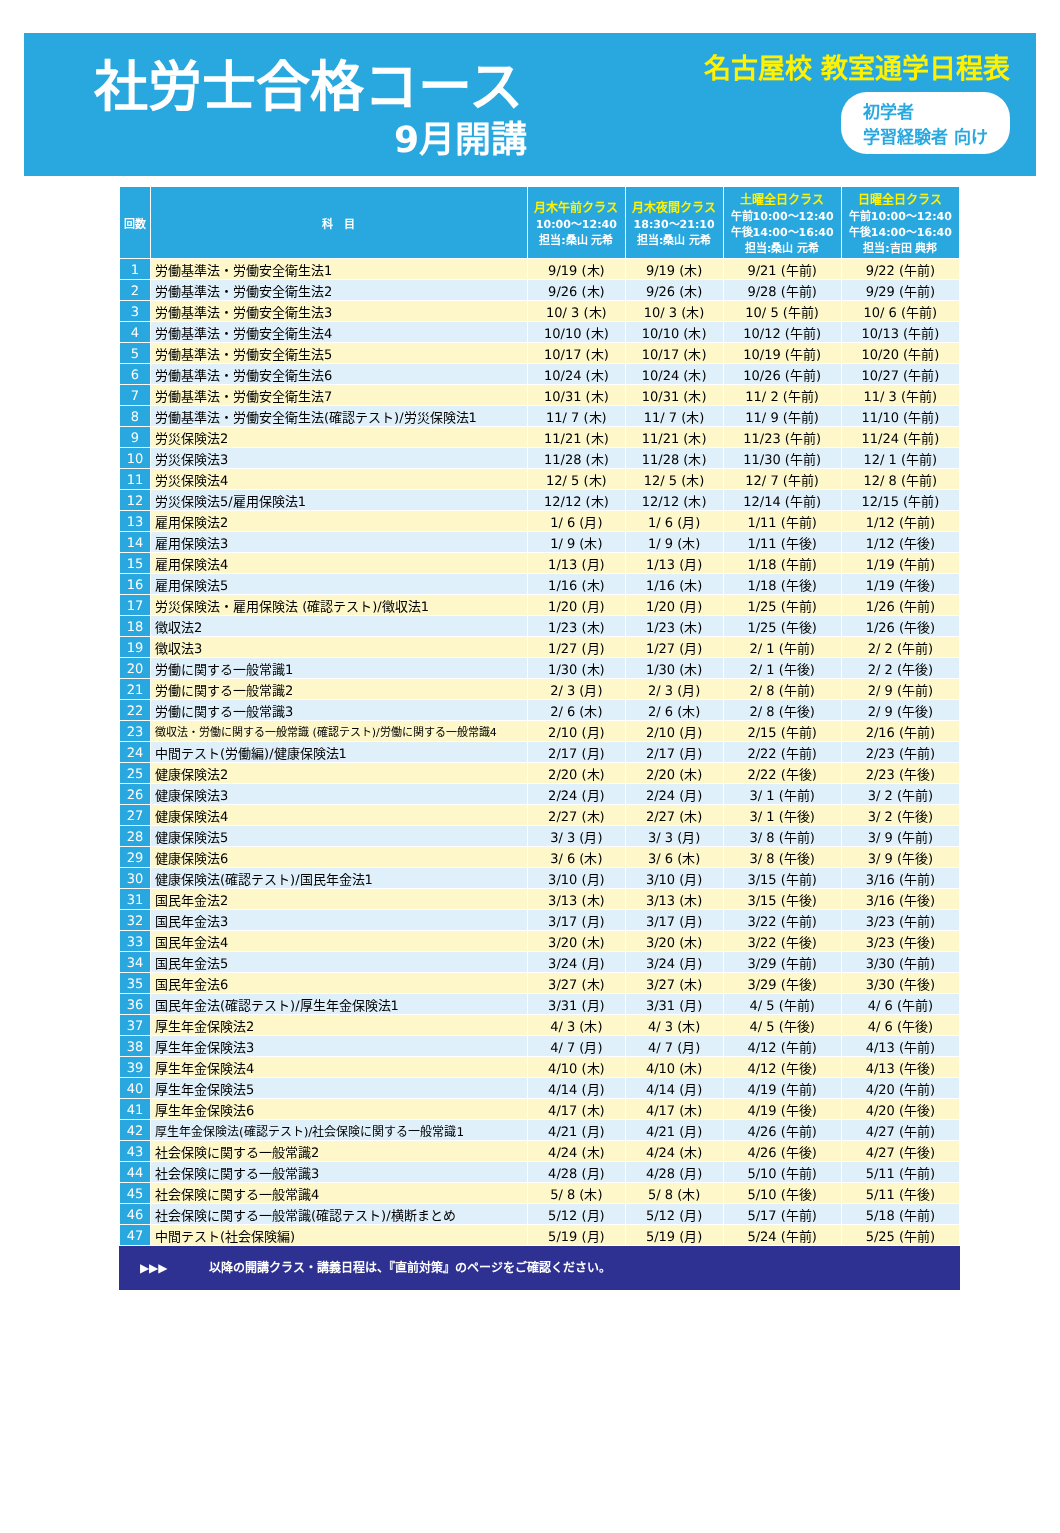社労士合格コース
9月開講
名古屋校 教室通学日程表
初学者
学習経験者 向け
| 回数 | 科 目 | 月木午前クラス 10:00〜12:40 担当:桑山 元希 | 月木夜間クラス 18:30〜21:10 担当:桑山 元希 | 土曜全日クラス 午前10:00〜12:40 午後14:00〜16:40 担当:桑山 元希 | 日曜全日クラス 午前10:00〜12:40 午後14:00〜16:40 担当:吉田 典邦 |
| --- | --- | --- | --- | --- | --- |
| 1 | 労働基準法・労働安全衛生法1 | 9/19 (木) | 9/19 (木) | 9/21 (午前) | 9/22 (午前) |
| 2 | 労働基準法・労働安全衛生法2 | 9/26 (木) | 9/26 (木) | 9/28 (午前) | 9/29 (午前) |
| 3 | 労働基準法・労働安全衛生法3 | 10/ 3 (木) | 10/ 3 (木) | 10/ 5 (午前) | 10/ 6 (午前) |
| 4 | 労働基準法・労働安全衛生法4 | 10/10 (木) | 10/10 (木) | 10/12 (午前) | 10/13 (午前) |
| 5 | 労働基準法・労働安全衛生法5 | 10/17 (木) | 10/17 (木) | 10/19 (午前) | 10/20 (午前) |
| 6 | 労働基準法・労働安全衛生法6 | 10/24 (木) | 10/24 (木) | 10/26 (午前) | 10/27 (午前) |
| 7 | 労働基準法・労働安全衛生法7 | 10/31 (木) | 10/31 (木) | 11/ 2 (午前) | 11/ 3 (午前) |
| 8 | 労働基準法・労働安全衛生法(確認テスト)/労災保険法1 | 11/ 7 (木) | 11/ 7 (木) | 11/ 9 (午前) | 11/10 (午前) |
| 9 | 労災保険法2 | 11/21 (木) | 11/21 (木) | 11/23 (午前) | 11/24 (午前) |
| 10 | 労災保険法3 | 11/28 (木) | 11/28 (木) | 11/30 (午前) | 12/ 1 (午前) |
| 11 | 労災保険法4 | 12/ 5 (木) | 12/ 5 (木) | 12/ 7 (午前) | 12/ 8 (午前) |
| 12 | 労災保険法5/雇用保険法1 | 12/12 (木) | 12/12 (木) | 12/14 (午前) | 12/15 (午前) |
| 13 | 雇用保険法2 | 1/ 6 (月) | 1/ 6 (月) | 1/11 (午前) | 1/12 (午前) |
| 14 | 雇用保険法3 | 1/ 9 (木) | 1/ 9 (木) | 1/11 (午後) | 1/12 (午後) |
| 15 | 雇用保険法4 | 1/13 (月) | 1/13 (月) | 1/18 (午前) | 1/19 (午前) |
| 16 | 雇用保険法5 | 1/16 (木) | 1/16 (木) | 1/18 (午後) | 1/19 (午後) |
| 17 | 労災保険法・雇用保険法 (確認テスト)/徴収法1 | 1/20 (月) | 1/20 (月) | 1/25 (午前) | 1/26 (午前) |
| 18 | 徴収法2 | 1/23 (木) | 1/23 (木) | 1/25 (午後) | 1/26 (午後) |
| 19 | 徴収法3 | 1/27 (月) | 1/27 (月) | 2/ 1 (午前) | 2/ 2 (午前) |
| 20 | 労働に関する一般常識1 | 1/30 (木) | 1/30 (木) | 2/ 1 (午後) | 2/ 2 (午後) |
| 21 | 労働に関する一般常識2 | 2/ 3 (月) | 2/ 3 (月) | 2/ 8 (午前) | 2/ 9 (午前) |
| 22 | 労働に関する一般常識3 | 2/ 6 (木) | 2/ 6 (木) | 2/ 8 (午後) | 2/ 9 (午後) |
| 23 | 徴収法・労働に関する一般常識 (確認テスト)/労働に関する一般常識4 | 2/10 (月) | 2/10 (月) | 2/15 (午前) | 2/16 (午前) |
| 24 | 中間テスト(労働編)/健康保険法1 | 2/17 (月) | 2/17 (月) | 2/22 (午前) | 2/23 (午前) |
| 25 | 健康保険法2 | 2/20 (木) | 2/20 (木) | 2/22 (午後) | 2/23 (午後) |
| 26 | 健康保険法3 | 2/24 (月) | 2/24 (月) | 3/ 1 (午前) | 3/ 2 (午前) |
| 27 | 健康保険法4 | 2/27 (木) | 2/27 (木) | 3/ 1 (午後) | 3/ 2 (午後) |
| 28 | 健康保険法5 | 3/ 3 (月) | 3/ 3 (月) | 3/ 8 (午前) | 3/ 9 (午前) |
| 29 | 健康保険法6 | 3/ 6 (木) | 3/ 6 (木) | 3/ 8 (午後) | 3/ 9 (午後) |
| 30 | 健康保険法(確認テスト)/国民年金法1 | 3/10 (月) | 3/10 (月) | 3/15 (午前) | 3/16 (午前) |
| 31 | 国民年金法2 | 3/13 (木) | 3/13 (木) | 3/15 (午後) | 3/16 (午後) |
| 32 | 国民年金法3 | 3/17 (月) | 3/17 (月) | 3/22 (午前) | 3/23 (午前) |
| 33 | 国民年金法4 | 3/20 (木) | 3/20 (木) | 3/22 (午後) | 3/23 (午後) |
| 34 | 国民年金法5 | 3/24 (月) | 3/24 (月) | 3/29 (午前) | 3/30 (午前) |
| 35 | 国民年金法6 | 3/27 (木) | 3/27 (木) | 3/29 (午後) | 3/30 (午後) |
| 36 | 国民年金法(確認テスト)/厚生年金保険法1 | 3/31 (月) | 3/31 (月) | 4/ 5 (午前) | 4/ 6 (午前) |
| 37 | 厚生年金保険法2 | 4/ 3 (木) | 4/ 3 (木) | 4/ 5 (午後) | 4/ 6 (午後) |
| 38 | 厚生年金保険法3 | 4/ 7 (月) | 4/ 7 (月) | 4/12 (午前) | 4/13 (午前) |
| 39 | 厚生年金保険法4 | 4/10 (木) | 4/10 (木) | 4/12 (午後) | 4/13 (午後) |
| 40 | 厚生年金保険法5 | 4/14 (月) | 4/14 (月) | 4/19 (午前) | 4/20 (午前) |
| 41 | 厚生年金保険法6 | 4/17 (木) | 4/17 (木) | 4/19 (午後) | 4/20 (午後) |
| 42 | 厚生年金保険法(確認テスト)/社会保険に関する一般常識1 | 4/21 (月) | 4/21 (月) | 4/26 (午前) | 4/27 (午前) |
| 43 | 社会保険に関する一般常識2 | 4/24 (木) | 4/24 (木) | 4/26 (午後) | 4/27 (午後) |
| 44 | 社会保険に関する一般常識3 | 4/28 (月) | 4/28 (月) | 5/10 (午前) | 5/11 (午前) |
| 45 | 社会保険に関する一般常識4 | 5/ 8 (木) | 5/ 8 (木) | 5/10 (午後) | 5/11 (午後) |
| 46 | 社会保険に関する一般常識(確認テスト)/横断まとめ | 5/12 (月) | 5/12 (月) | 5/17 (午前) | 5/18 (午前) |
| 47 | 中間テスト(社会保険編) | 5/19 (月) | 5/19 (月) | 5/24 (午前) | 5/25 (午前) |
▶▶▶ 以降の開講クラス・講義日程は、『直前対策』のページをご確認ください。